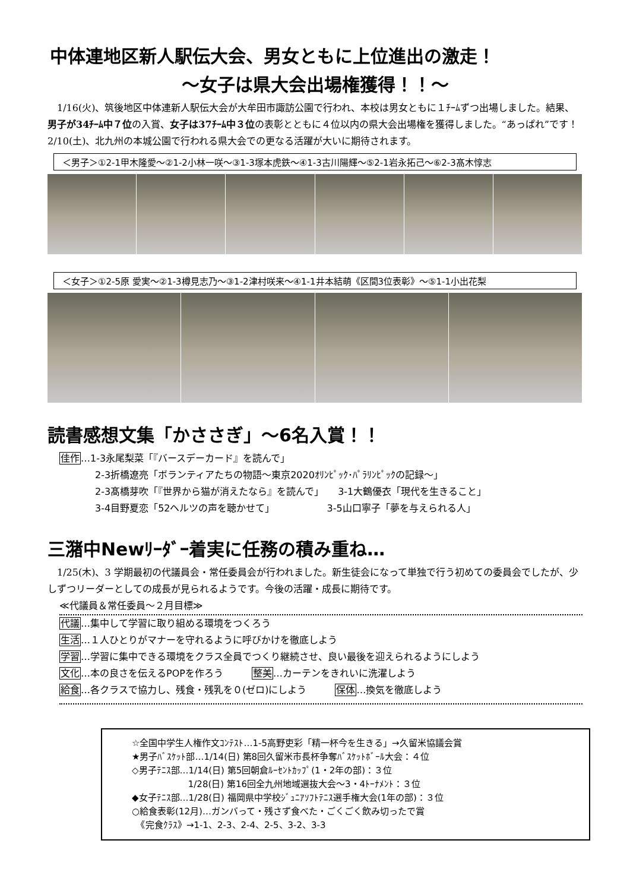中体連地区新人駅伝大会、男女ともに上位進出の激走！
～女子は県大会出場権獲得！！～
1/16(火)、筑後地区中体連新人駅伝大会が大牟田市諏訪公園で行われ、本校は男女ともに１ﾁｰﾑずつ出場しました。結果、男子が34ﾁｰﾑ中７位の入賞、女子は37ﾁｰﾑ中３位の表彰とともに４位以内の県大会出場権を獲得しました。“あっぱれ”です！ 2/10(土)、北九州の本城公園で行われる県大会での更なる活躍が大いに期待されます。
＜男子＞①2-1甲木隆愛～②1-2小林一咲～③1-3塚本虎鉄～④1-3古川陽輝～⑤2-1岩永拓己～⑥2-3髙木惇志
＜女子＞①2-5原 愛実～②1-3樽見志乃～③1-2津村咲来～④1-1井本結萌《区間3位表彰》～⑤1-1小出花梨
読書感想文集「かささぎ」～6名入賞！！
佳作…1-3永尾梨菜「『バースデーカード』を読んで」
2-3折橋遼亮「ボランティアたちの物語～東京2020ｵﾘﾝﾋﾟｯｸ･ﾊﾟﾗﾘﾝﾋﾟｯｸの記録～」
2-3髙橋芽吹「『世界から猫が消えたなら』を読んで」　　3-1大鶴優衣「現代を生きること」
3-4目野夏恋「52ヘルツの声を聴かせて」　　　　　　3-5山口寧子「夢を与えられる人」
三潴中Newﾘｰﾀﾞｰ着実に任務の積み重ね…
1/25(木)、3 学期最初の代議員会・常任委員会が行われました。新生徒会になって単独で行う初めての委員会でしたが、少しずつリーダーとしての成長が見られるようです。今後の活躍・成長に期待です。
≪代議員＆常任委員～２月目標≫
代議…集中して学習に取り組める環境をつくろう
生活…１人ひとりがマナーを守れるように呼びかけを徹底しよう
学習…学習に集中できる環境をクラス全員でつくり継続させ、良い最後を迎えられるようにしよう
文化…本の良さを伝えるPOPを作ろう　　　整美…カーテンをきれいに洗濯しよう
給食…各クラスで協力し、残食・残乳を０(ゼロ)にしよう　　　保体…換気を徹底しよう
☆全国中学生人権作文ｺﾝﾃｽﾄ…1-5高野吏彩「精一杯今を生きる」→久留米協議会賞
★男子ﾊﾞｽｹｯﾄ部…1/14(日) 第8回久留米市長杯争奪ﾊﾞｽｹｯﾄﾎﾞｰﾙ大会：４位
◇男子ﾃﾆｽ部…1/14(日) 第5回朝倉ﾙｰｾﾝﾄｶｯﾌﾟ(1・2年の部)：３位
　　　　　　 1/28(日) 第16回全九州地域選抜大会～3・4ﾄｰﾅﾒﾝﾄ：３位
◆女子ﾃﾆｽ部…1/28(日) 福岡県中学校ｼﾞｭﾆｱｿﾌﾄﾃﾆｽ選手権大会(1年の部)：３位
○給食表彰(12月)…ガンバって・残さず食べた・ごくごく飲み切ったで賞
　《完食ｸﾗｽ》→1-1、2-3、2-4、2-5、3-2、3-3